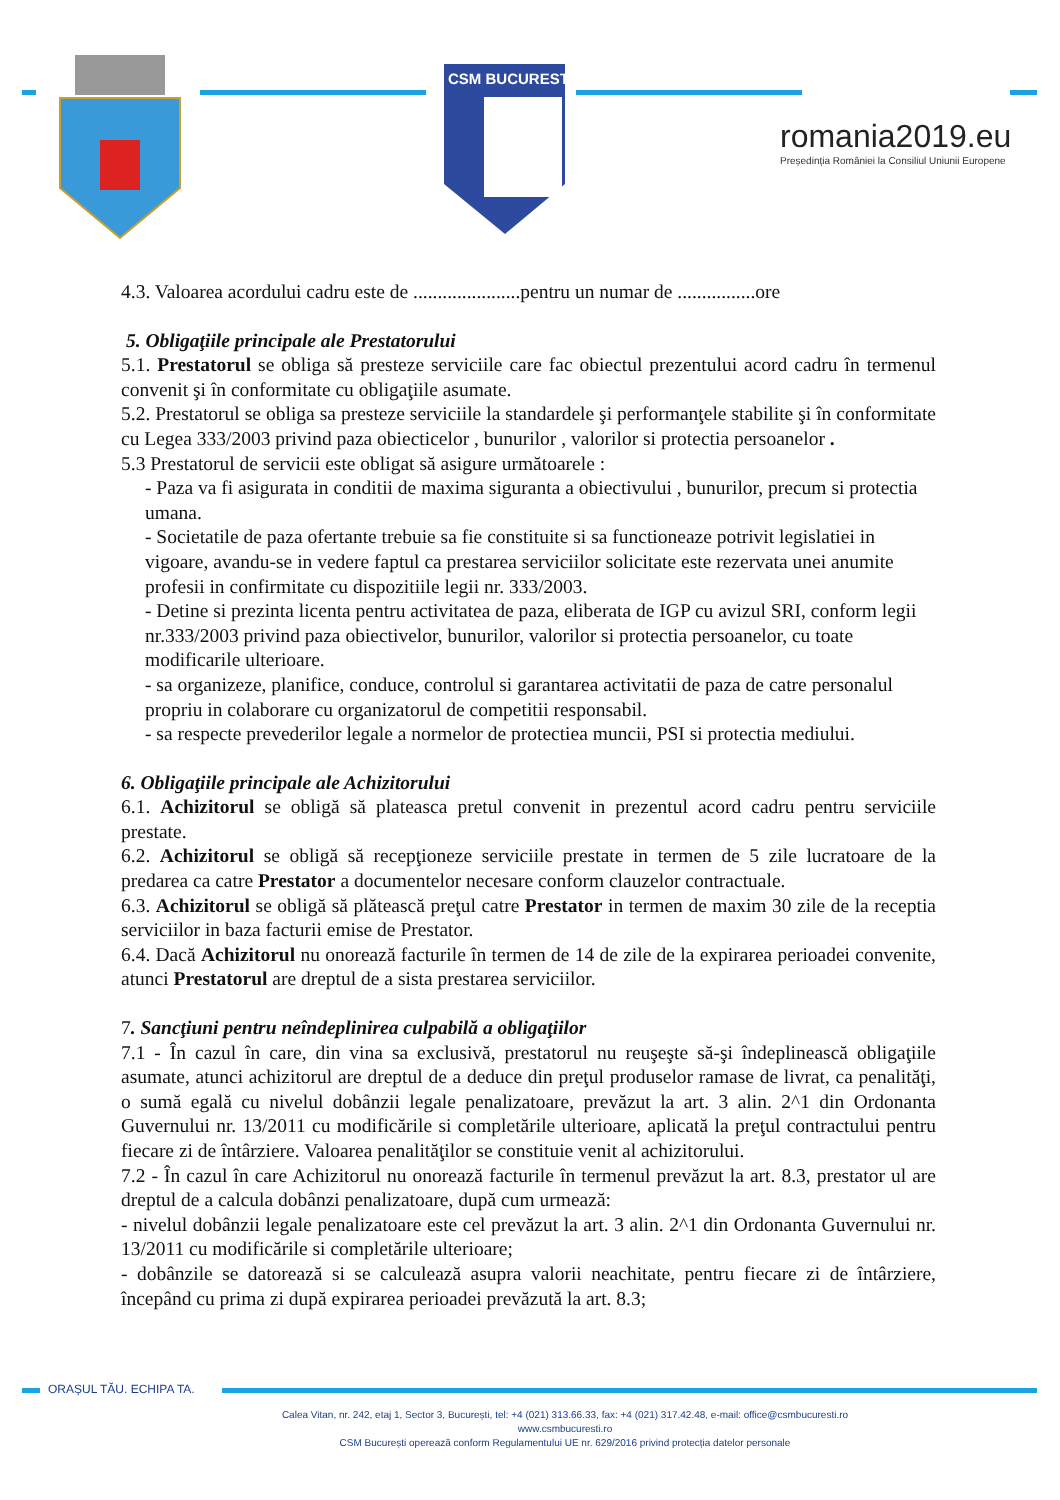CSM BUCURESTI
romania2019.eu
Președinția României la Consiliul Uniunii Europene
4.3. Valoarea acordului cadru este de ......................pentru un numar de ................ore
5. Obligaţiile principale ale Prestatorului
5.1. Prestatorul se obliga să presteze serviciile care fac obiectul prezentului acord cadru în termenul convenit şi în conformitate cu obligaţiile asumate.
5.2. Prestatorul se obliga sa presteze serviciile la standardele şi performanţele stabilite şi în conformitate cu Legea 333/2003 privind paza obiecticelor , bunurilor , valorilor si protectia persoanelor .
5.3 Prestatorul de servicii este obligat să asigure următoarele :
- Paza va fi asigurata in conditii de maxima siguranta a obiectivului , bunurilor, precum si protectia umana.
- Societatile de paza ofertante trebuie sa fie constituite si sa functioneaze potrivit legislatiei in vigoare, avandu-se in vedere faptul ca prestarea serviciilor solicitate este rezervata unei anumite profesii in confirmitate cu dispozitiile legii nr. 333/2003.
- Detine si prezinta licenta pentru activitatea de paza, eliberata de IGP cu avizul SRI, conform legii nr.333/2003 privind paza obiectivelor, bunurilor, valorilor si protectia persoanelor, cu toate modificarile ulterioare.
- sa organizeze, planifice, conduce, controlul si garantarea activitatii de paza de catre personalul propriu in colaborare cu organizatorul de competitii responsabil.
- sa respecte prevederilor legale a normelor de protectiea muncii, PSI si protectia mediului.
6. Obligaţiile principale ale Achizitorului
6.1. Achizitorul se obligă să plateasca pretul convenit in prezentul acord cadru pentru serviciile prestate.
6.2. Achizitorul se obligă să recepţioneze serviciile prestate in termen de 5 zile lucratoare de la predarea ca catre Prestator a documentelor necesare conform clauzelor contractuale.
6.3. Achizitorul se obligă să plătească preţul catre Prestator in termen de maxim 30 zile de la receptia serviciilor in baza facturii emise de Prestator.
6.4. Dacă Achizitorul nu onorează facturile în termen de 14 de zile de la expirarea perioadei convenite, atunci Prestatorul are dreptul de a sista prestarea serviciilor.
7. Sancţiuni pentru neîndeplinirea culpabilă a obligaţiilor
7.1 - În cazul în care, din vina sa exclusivă, prestatorul nu reuşeşte să-şi îndeplinească obligaţiile asumate, atunci achizitorul are dreptul de a deduce din preţul produselor ramase de livrat, ca penalităţi, o sumă egală cu nivelul dobânzii legale penalizatoare, prevăzut la art. 3 alin. 2^1 din Ordonanta Guvernului nr. 13/2011 cu modificările si completările ulterioare, aplicată la preţul contractului pentru fiecare zi de întârziere. Valoarea penalităţilor se constituie venit al achizitorului.
7.2 - În cazul în care Achizitorul nu onorează facturile în termenul prevăzut la art. 8.3, prestator ul are dreptul de a calcula dobânzi penalizatoare, după cum urmează:
- nivelul dobânzii legale penalizatoare este cel prevăzut la art. 3 alin. 2^1 din Ordonanta Guvernului nr. 13/2011 cu modificările si completările ulterioare;
- dobânzile se datorează si se calculează asupra valorii neachitate, pentru fiecare zi de întârziere, începând cu prima zi după expirarea perioadei prevăzută la art. 8.3;
ORAȘUL TĂU. ECHIPA TA.
Calea Vitan, nr. 242, etaj 1, Sector 3, București, tel: +4 (021) 313.66.33, fax: +4 (021) 317.42.48, e-mail: office@csmbucuresti.ro
www.csmbucuresti.ro
CSM București operează conform Regulamentului UE nr. 629/2016 privind protecția datelor personale